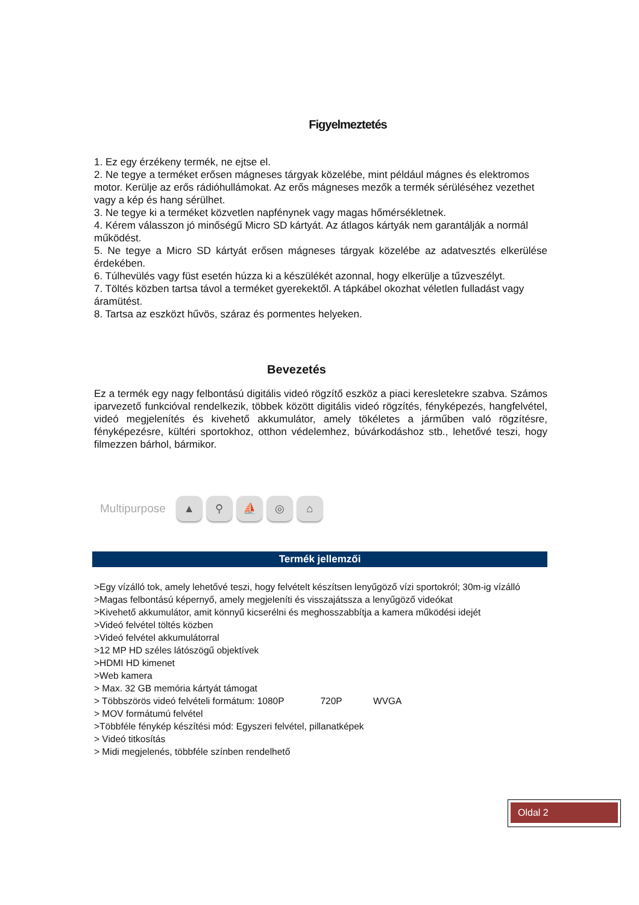Figyelmeztetés
1. Ez egy érzékeny termék, ne ejtse el.
2. Ne tegye a terméket erősen mágneses tárgyak közelébe, mint például mágnes és elektromos motor. Kerülje az erős rádióhullámokat. Az erős mágneses mezők a termék sérüléséhez vezethet vagy a kép és hang sérülhet.
3. Ne tegye ki a terméket közvetlen napfénynek vagy magas hőmérsékletnek.
4. Kérem válasszon jó minőségű Micro SD kártyát. Az átlagos kártyák nem garantálják a normál működést.
5. Ne tegye a Micro SD kártyát erősen mágneses tárgyak közelébe az adatvesztés elkerülése érdekében.
6. Túlhevülés vagy füst esetén húzza ki a készülékét azonnal, hogy elkerülje a tűzveszélyt.
7. Töltés közben tartsa távol a terméket gyerekektől. A tápkábel okozhat véletlen fulladást vagy áramütést.
8. Tartsa az eszközt hűvös, száraz és pormentes helyeken.
Bevezetés
Ez a termék egy nagy felbontású digitális videó rögzítő eszköz a piaci keresletekre szabva. Számos iparvezető funkcióval rendelkezik, többek között digitális videó rögzítés, fényképezés, hangfelvétel, videó megjelenítés és kivehető akkumulátor, amely tökéletes a járműben való rögzítésre, fényképezésre, kültéri sportokhoz, otthon védelemhez, búvárkodáshoz stb., lehetővé teszi, hogy filmezzen bárhol, bármikor.
Multipurpose
▲ ⚲ ⛵ ◎ ⌂
Termék jellemzői
>Egy vízálló tok, amely lehetővé teszi, hogy felvételt készítsen lenyűgöző vízi sportokról; 30m-ig vízálló
>Magas felbontású képernyő, amely megjeleníti és visszajátssza a lenyűgöző videókat
>Kivehető akkumulátor, amit könnyű kicserélni és meghosszabbítja a kamera működési idejét
>Videó felvétel töltés közben
>Videó felvétel akkumulátorral
>12 MP HD széles látószögű objektívek
>HDMI HD kimenet
>Web kamera
> Max. 32 GB memória kártyát támogat
> Többszörös videó felvételi formátum: 1080P 720P WVGA
> MOV formátumú felvétel
>Többféle fénykép készítési mód: Egyszeri felvétel, pillanatképek
> Videó titkosítás
> Midi megjelenés, többféle színben rendelhető
Oldal 2